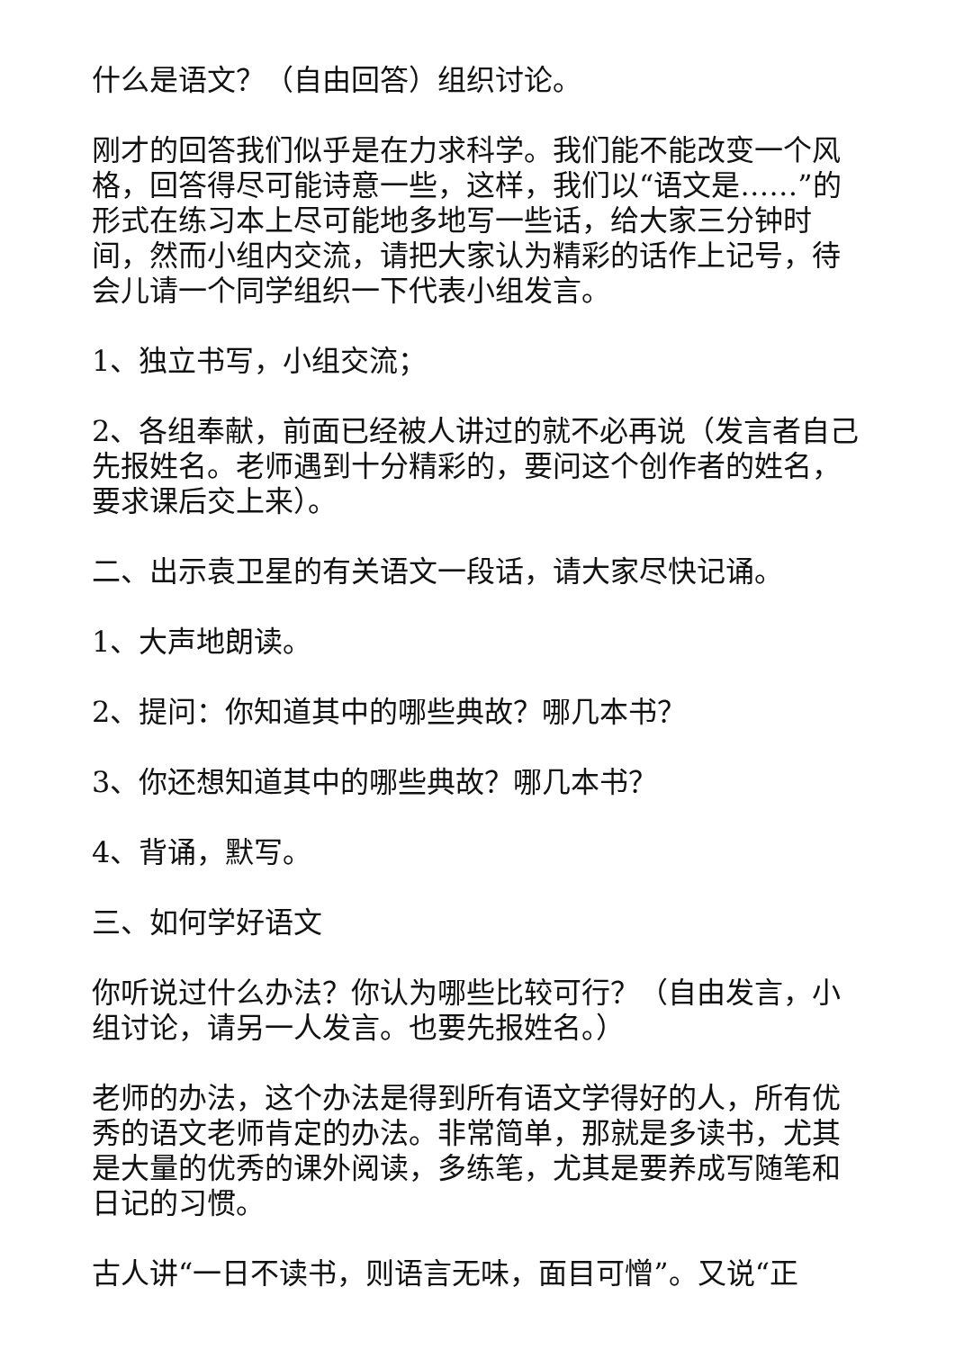什么是语文？（自由回答）组织讨论。
刚才的回答我们似乎是在力求科学。我们能不能改变一个风格，回答得尽可能诗意一些，这样，我们以“语文是……”的形式在练习本上尽可能地多地写一些话，给大家三分钟时间，然而小组内交流，请把大家认为精彩的话作上记号，待会儿请一个同学组织一下代表小组发言。
1、独立书写，小组交流；
2、各组奉献，前面已经被人讲过的就不必再说（发言者自己先报姓名。老师遇到十分精彩的，要问这个创作者的姓名，要求课后交上来）。
二、出示袁卫星的有关语文一段话，请大家尽快记诵。
1、大声地朗读。
2、提问：你知道其中的哪些典故？哪几本书？
3、你还想知道其中的哪些典故？哪几本书？
4、背诵，默写。
三、如何学好语文
你听说过什么办法？你认为哪些比较可行？（自由发言，小组讨论，请另一人发言。也要先报姓名。）
老师的办法，这个办法是得到所有语文学得好的人，所有优秀的语文老师肯定的办法。非常简单，那就是多读书，尤其是大量的优秀的课外阅读，多练笔，尤其是要养成写随笔和日记的习惯。
古人讲“一日不读书，则语言无味，面目可憎”。又说“正